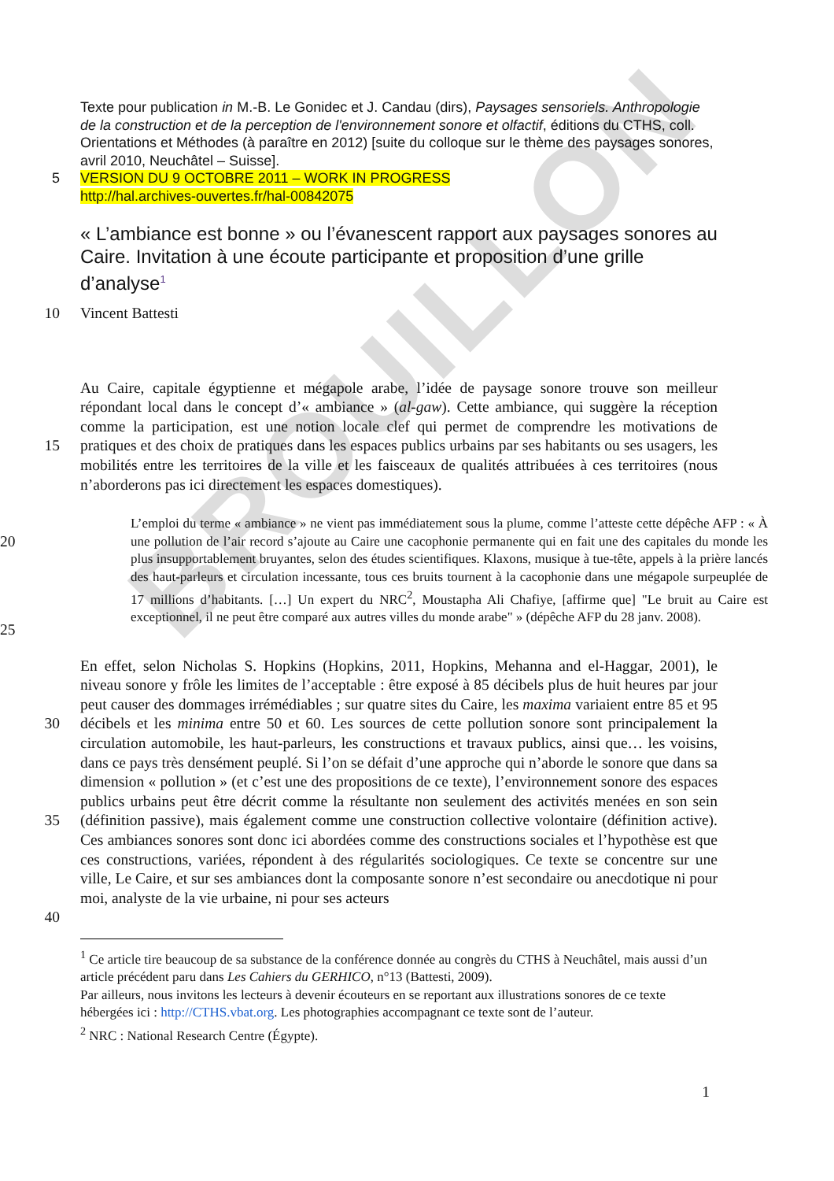BROUILLON
5 Texte pour publication in M.-B. Le Gonidec et J. Candau (dirs), Paysages sensoriels. Anthropologie de la construction et de la perception de l'environnement sonore et olfactif, éditions du CTHS, coll. Orientations et Méthodes (à paraître en 2012) [suite du colloque sur le thème des paysages sonores, avril 2010, Neuchâtel – Suisse].
VERSION DU 9 OCTOBRE 2011 – WORK IN PROGRESS
http://hal.archives-ouvertes.fr/hal-00842075
« L’ambiance est bonne » ou l’évanescent rapport aux paysages sonores au Caire. Invitation à une écoute participante et proposition d’une grille d’analyse<sup>1</sup>
10 Vincent Battesti
15 Au Caire, capitale égyptienne et mégapole arabe, l’idée de paysage sonore trouve son meilleur répondant local dans le concept d’« ambiance » (al-gaw). Cette ambiance, qui suggère la réception comme la participation, est une notion locale clef qui permet de comprendre les motivations de pratiques et des choix de pratiques dans les espaces publics urbains par ses habitants ou ses usagers, les mobilités entre les territoires de la ville et les faisceaux de qualités attribuées à ces territoires (nous n’aborderons pas ici directement les espaces domestiques).
20
25
L’emploi du terme « ambiance » ne vient pas immédiatement sous la plume, comme l’atteste cette dépêche AFP : « À une pollution de l’air record s’ajoute au Caire une cacophonie permanente qui en fait une des capitales du monde les plus insupportablement bruyantes, selon des études scientifiques. Klaxons, musique à tue-tête, appels à la prière lancés des haut-parleurs et circulation incessante, tous ces bruits tournent à la cacophonie dans une mégapole surpeuplée de 17 millions d’habitants. […] Un expert du NRC<sup>2</sup>, Moustapha Ali Chafiye, [affirme que] "Le bruit au Caire est exceptionnel, il ne peut être comparé aux autres villes du monde arabe" » (dépêche AFP du 28 janv. 2008).
30
35
40
En effet, selon Nicholas S. Hopkins (Hopkins, 2011, Hopkins, Mehanna and el-Haggar, 2001), le niveau sonore y frôle les limites de l’acceptable : être exposé à 85 décibels plus de huit heures par jour peut causer des dommages irrémédiables ; sur quatre sites du Caire, les maxima variaient entre 85 et 95 décibels et les minima entre 50 et 60. Les sources de cette pollution sonore sont principalement la circulation automobile, les haut-parleurs, les constructions et travaux publics, ainsi que… les voisins, dans ce pays très densément peuplé. Si l’on se défait d’une approche qui n’aborde le sonore que dans sa dimension « pollution » (et c’est une des propositions de ce texte), l’environnement sonore des espaces publics urbains peut être décrit comme la résultante non seulement des activités menées en son sein (définition passive), mais également comme une construction collective volontaire (définition active). Ces ambiances sonores sont donc ici abordées comme des constructions sociales et l’hypothèse est que ces constructions, variées, répondent à des régularités sociologiques. Ce texte se concentre sur une ville, Le Caire, et sur ses ambiances dont la composante sonore n’est secondaire ou anecdotique ni pour moi, analyste de la vie urbaine, ni pour ses acteurs
<sup>1</sup> Ce article tire beaucoup de sa substance de la conférence donnée au congrès du CTHS à Neuchâtel, mais aussi d’un article précédent paru dans Les Cahiers du GERHICO, n°13 (Battesti, 2009).
Par ailleurs, nous invitons les lecteurs à devenir écouteurs en se reportant aux illustrations sonores de ce texte hébergées ici : http://CTHS.vbat.org. Les photographies accompagnant ce texte sont de l’auteur.
<sup>2</sup> NRC : National Research Centre (Égypte).
1